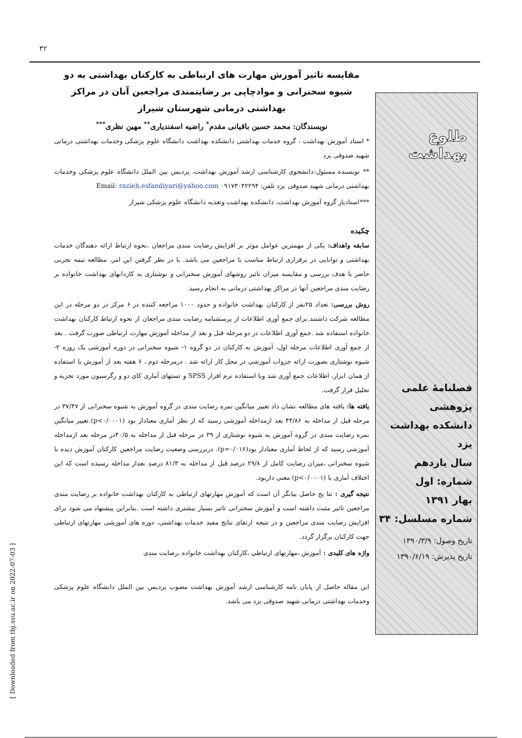۳۲
[ Downloaded from tbj.ssu.ac.ir on 2022-07-03 ]
طلوع بهداشت
فصلنامهٔ علمی پژوهشی
دانشکده بهداشت یزد
سال یازدهم
شماره: اول
بهار ۱۳۹۱
شماره مسلسل: ۳۴
تاریخ وصول: ۱۳۹۰/۳/۹
تاریخ پذیرش: ۱۳۹۰/۶/۱۹
مقایسه تاثیر آموزش مهارت های ارتباطی به کارکنان بهداشتی به دو شیوه سخنرانی و مواد‌چاپی بر رضایتمندی مراجعین آنان در مراکز بهداشتی درمانی شهرستان شیراز
نویسندگان: محمد حسین باقیانی مقدم<sup>*</sup> راضیه اسفندیاری<sup>**</sup> مهین نظری<sup>***</sup>
* استاد آموزش بهداشت ، گروه خدمات بهداشتی دانشکده بهداشت دانشگاه علوم پزشکی وخدمات بهداشتی درمانی شهید صدوقی یزد
** نویسنده مسئول:دانشجوی کارشناسی ارشد آموزش بهداشت، پردیس بین الملل دانشگاه علوم پزشکی وخدمات بهداشتی درمانی شهید صدوقی یزد تلفن: ۰۹۱۷۳۰۴۲۲۹۴ Email: razieh.esfandiyari@yahoo.com
***استادیار گروه آموزش بهداشت، دانشکده بهداشت وتغذیه دانشگاه علوم پزشکی شیراز
چکیده
سابقه واهداف: یکی از مهمترین عوامل موثر بر افزایش رضایت مندی مراجعان ،نحوه ارتباط ارائه دهندگان خدمات بهداشتی و توانایی در برقراری ارتباط مناسب با مراجعین می باشد. با در نظر گرفتن این امر، مطالعه نیمه تجربی حاضر با هدف بررسی و مقایسه میزان تاثیر روشهای آموزش سخنرانی و نوشتاری به کاردانهای بهداشت خانواده بر رضایت مندی مراجعین آنها در مراکز بهداشتی درمانی به انجام رسید.
روش بررسی: تعداد ۲۵نفر از کارکنان بهداشت خانواده و حدود ۱۰۰۰ مراجعه کننده در ۶ مرکز در دو مرحله در این مطالعه شرکت داشتند.برای جمع آوری اطلاعات از پرسشنامه رضایت مندی مراجعان از نحوه ارتباط کارکنان بهداشت خانواده استفاده شد .جمع آوری اطلاعات در دو مرحله قبل و بعد از مداخله آموزش مهارت ارتباطی صورت گرفت . بعد از جمع آوری اطلاعات مرحله اول، آموزش به کارکنان در دو گروه ۱- شیوه سخنرانی در دوره آموزشی یک روزه ۲- شیوه نوشتاری بصورت ارائه جزوات آموزشی در محل کار ارائه شد . درمرحله دوم ، ۶ هفته بعد از آموزش با استفاده از همان ابزار، اطلاعات جمع آوری شد وبا استفاده نرم افزار SPSS و تستهای آماری کای دو و رگرسیون مورد تجزیه و تحلیل قرار گرفت.
یافته ها: یافته های مطالعه نشان داد تغییر میانگین نمره رضایت مندی در گروه آموزش به شیوه سخنرانی از ۳۷/۴۷ در مرحله قبل از مداخله به ۴۴/۸۶ بعد ازمداخله آموزشی رسید که از نظر آماری معنادار بود (p<۰/۰۰۰۱).تغییر میانگین نمره رضایت مندی در گروه آموزش به شیوه نوشتاری از ۳۹ در مرحله قبل از مداخله به ۴۰/۵در مرحله بعد ازمداخله آموزشی رسید که از لحاظ آماری معنادار بود(p=۰/۰۱۶). دربررسی وضعیت رضایت مراجعین کارکنان آموزش دیده با شیوه سخنرانی ،میزان رضایت کامل از ۲۹/۸ درصد قبل از مداخله به ۸۱/۳ درصد بعداز مداخله رسیده است که این اختلاف آماری با (p<۰/۰۰۰۱) معنی داربود.
نتیجه گیری : نتا یج حاصل بیانگر آن است که آموزش مهارتهای ارتباطی به کارکنان بهداشت خانواده بر رضایت مندی مراجعین تاثیر مثبت داشته است و آموزش سخنرانی تاثیر بسیار بیشتری داشته است .بنابراین پیشنهاد می شود برای افزایش رضایت مندی مراجعین و در نتیجه ارتقای نتایج مفید خدمات بهداشتی، دوره های آموزشی مهارتهای ارتباطی جهت کارکنان برگزار گردد.
واژه های کلیدی : آموزش ،مهارتهای ارتباطی ،کارکنان بهداشت خانواده ،رضایت مندی
این مقاله حاصل از پایان نامه کارشناسی ارشد آموزش بهداشت مصوب پردیس بین الملل دانشگاه علوم پزشکی وخدمات بهداشتی درمانی شهید صدوقی یزد می باشد.